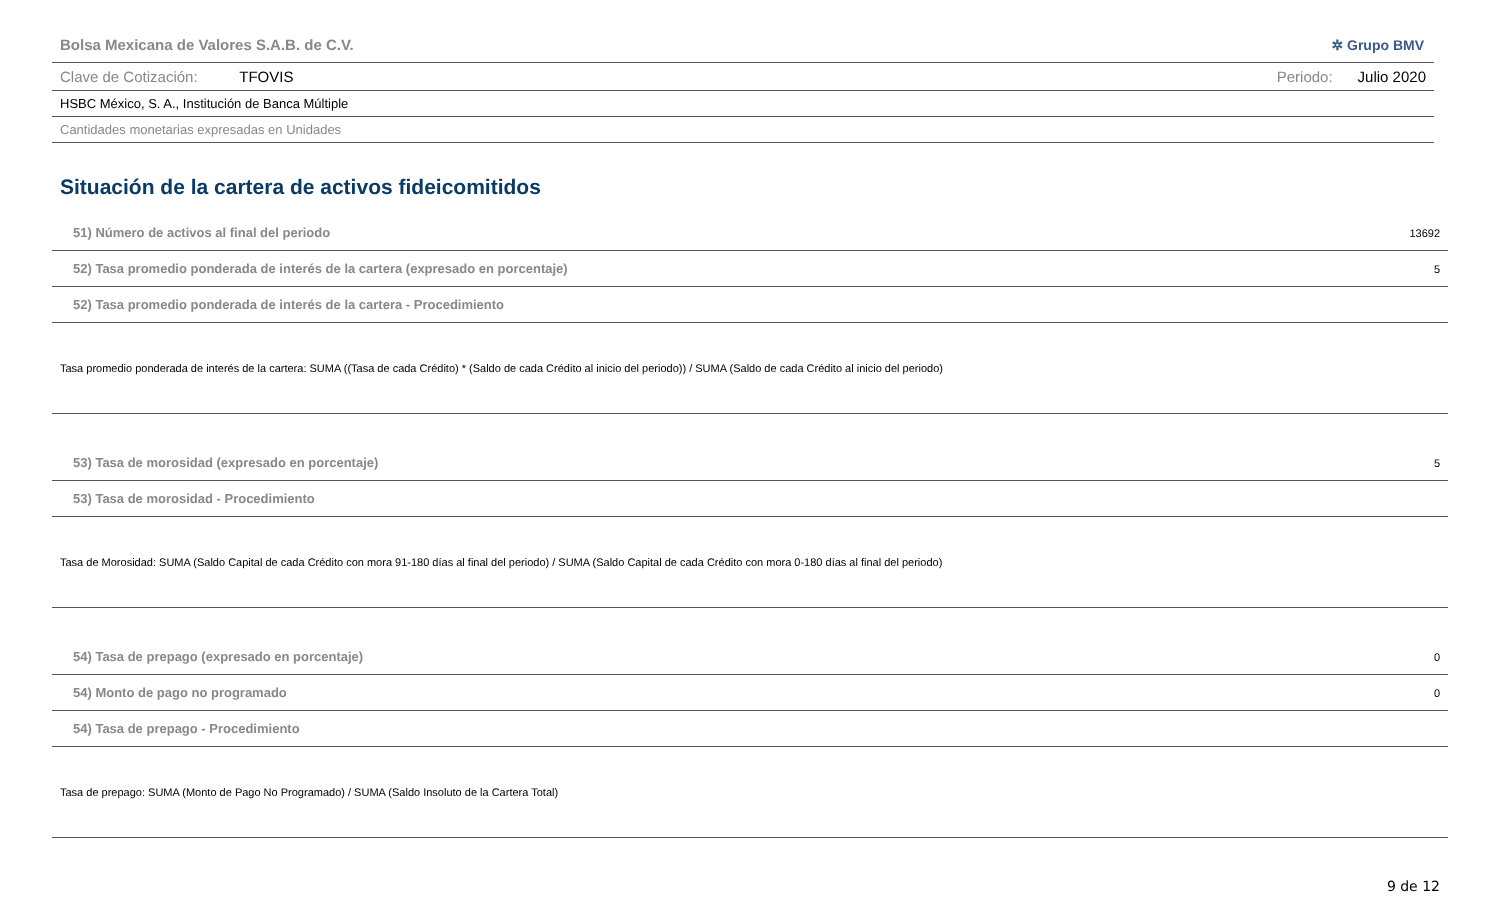Bolsa Mexicana de Valores S.A.B. de C.V.
✲ Grupo BMV
Clave de Cotización: TFOVIS
Periodo: Julio 2020
HSBC México, S. A., Institución de Banca Múltiple
Cantidades monetarias expresadas en Unidades
Situación de la cartera de activos fideicomitidos
| 51) Número de activos al final del periodo | 13692 |
| 52) Tasa promedio ponderada de interés de la cartera (expresado en porcentaje) | 5 |
| 52) Tasa promedio ponderada de interés de la cartera - Procedimiento | |
| Tasa promedio ponderada de interés de la cartera: SUMA ((Tasa de cada Crédito) * (Saldo de cada Crédito al inicio del periodo)) / SUMA (Saldo de cada Crédito al inicio del periodo) | |
| 53) Tasa de morosidad (expresado en porcentaje) | 5 |
| 53) Tasa de morosidad - Procedimiento | |
| Tasa de Morosidad: SUMA (Saldo Capital de cada Crédito con mora 91-180 días al final del periodo) / SUMA (Saldo Capital de cada Crédito con mora 0-180 días al final del periodo) | |
| 54) Tasa de prepago (expresado en porcentaje) | 0 |
| 54) Monto de pago no programado | 0 |
| 54) Tasa de prepago - Procedimiento | |
| Tasa de prepago: SUMA (Monto de Pago No Programado) / SUMA (Saldo Insoluto de la Cartera Total) | |
9 de 12